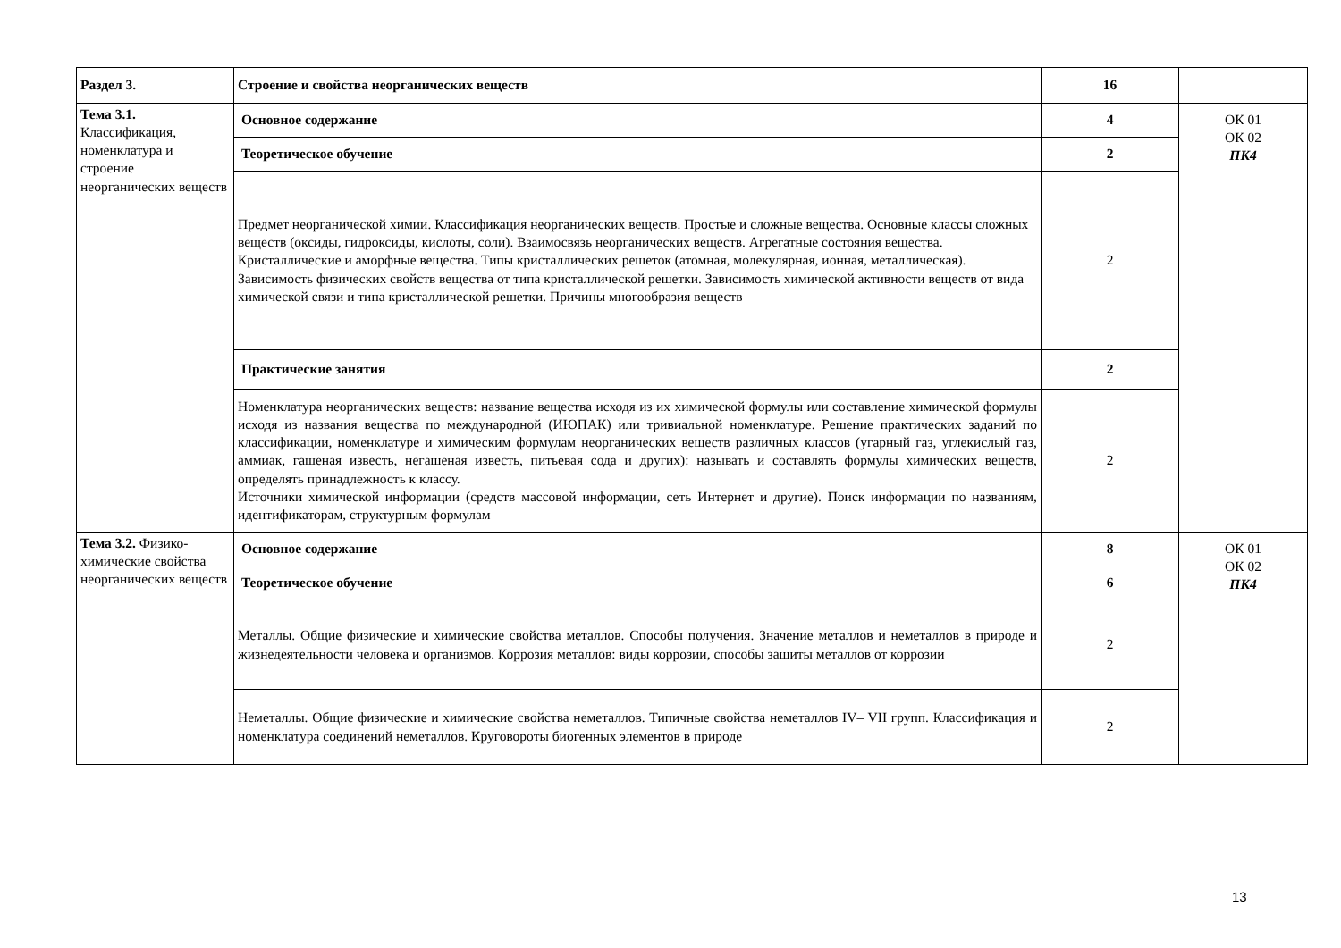| Раздел 3. | Строение и свойства неорганических веществ | 16 | |
| Тема 3.1. Классификация, номенклатура и строение неорганических веществ | Основное содержание | 4 | ОК 01 ОК 02 ПК4 |
| | Теоретическое обучение | 2 | |
| | Предмет неорганической химии. Классификация неорганических веществ. Простые и сложные вещества. Основные классы сложных веществ (оксиды, гидроксиды, кислоты, соли). Взаимосвязь неорганических веществ. Агрегатные состояния вещества. Кристаллические и аморфные вещества. Типы кристаллических решеток (атомная, молекулярная, ионная, металлическая). Зависимость физических свойств вещества от типа кристаллической решетки. Зависимость химической активности веществ от вида химической связи и типа кристаллической решетки. Причины многообразия веществ | 2 | |
| | Практические занятия | 2 | |
| | Номенклатура неорганических веществ: название вещества исходя из их химической формулы или составление химической формулы исходя из названия вещества по международной (ИЮПАК) или тривиальной номенклатуре. Решение практических заданий по классификации, номенклатуре и химическим формулам неорганических веществ различных классов (угарный газ, углекислый газ, аммиак, гашеная известь, негашеная известь, питьевая сода и других): называть и составлять формулы химических веществ, определять принадлежность к классу. Источники химической информации (средств массовой информации, сеть Интернет и другие). Поиск информации по названиям, идентификаторам, структурным формулам | 2 | |
| Тема 3.2. Физико-химические свойства неорганических веществ | Основное содержание | 8 | ОК 01 ОК 02 ПК4 |
| | Теоретическое обучение | 6 | |
| | Металлы. Общие физические и химические свойства металлов. Способы получения. Значение металлов и неметаллов в природе и жизнедеятельности человека и организмов. Коррозия металлов: виды коррозии, способы защиты металлов от коррозии | 2 | |
| | Неметаллы. Общие физические и химические свойства неметаллов. Типичные свойства неметаллов IV– VII групп. Классификация и номенклатура соединений неметаллов. Круговороты биогенных элементов в природе | 2 | |
13